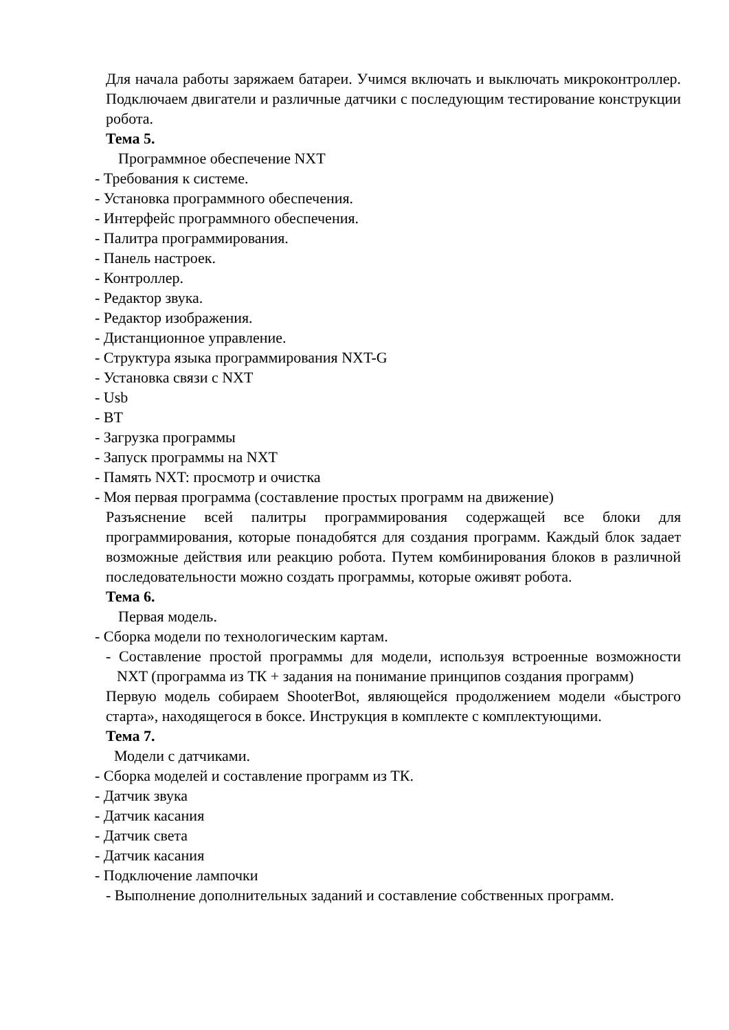Для начала работы заряжаем батареи. Учимся включать и выключать микроконтроллер. Подключаем двигатели и различные датчики с последующим тестирование конструкции робота.
Тема 5.
Программное обеспечение NXT
- Требования к системе.
- Установка программного обеспечения.
- Интерфейс программного обеспечения.
- Палитра программирования.
- Панель настроек.
- Контроллер.
- Редактор звука.
- Редактор изображения.
- Дистанционное управление.
- Структура языка программирования NXT-G
- Установка связи с NXT
- Usb
- BT
- Загрузка программы
- Запуск программы на NXT
- Память NXT: просмотр и очистка
- Моя первая программа (составление простых программ на движение)
Разъяснение всей палитры программирования содержащей все блоки для программирования, которые понадобятся для создания программ. Каждый блок задает возможные действия или реакцию робота. Путем комбинирования блоков в различной последовательности можно создать программы, которые оживят робота.
Тема 6.
Первая модель.
- Сборка модели по технологическим картам.
- Составление простой программы для модели, используя встроенные возможности NXT (программа из ТК + задания на понимание принципов создания программ)
Первую модель собираем ShooterBot, являющейся продолжением модели «быстрого старта», находящегося в боксе. Инструкция в комплекте с комплектующими.
Тема 7.
Модели с датчиками.
- Сборка моделей и составление программ из ТК.
- Датчик звука
- Датчик касания
- Датчик света
- Датчик касания
- Подключение лампочки
- Выполнение дополнительных заданий и составление собственных программ.